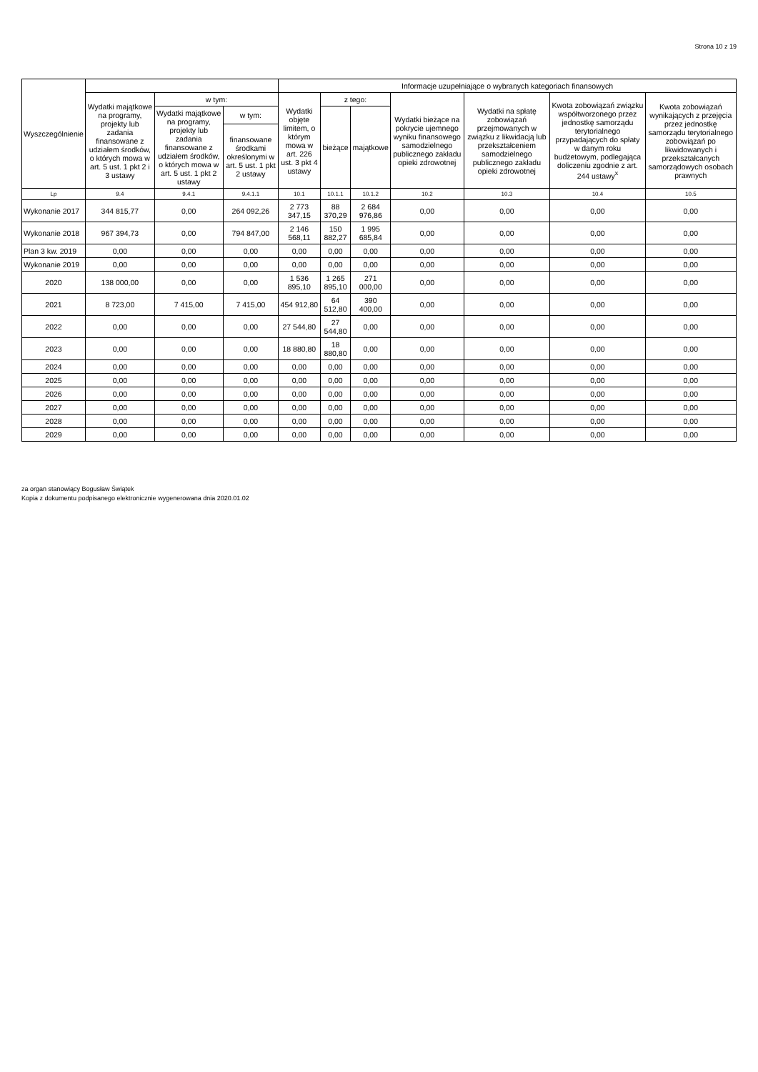Strona 10 z 19
| Wyszczególnienie | | | | Informacje uzupełniające o wybranych kategoriach finansowych | | | | | | |
| --- | --- | --- | --- | --- | --- | --- | --- | --- | --- | --- |
| | Wydatki majątkowe na programy, projekty lub zadania finansowane z udziałem środków, o których mowa w art. 5 ust. 1 pkt 2 i 3 ustawy | w tym: | | Wydatki objęte limitem, o którym mowa w art. 226 ust. 3 pkt 4 ustawy | z tego: | | Wydatki bieżące na pokrycie ujemnego wyniku finansowego samodzielnego publicznego zakładu opieki zdrowotnej | Wydatki na spłatę zobowiązań przejmowanych w związku z likwidacją lub przekształceniem samodzielnego publicznego zakładu opieki zdrowotnej | Kwota zobowiązań związku współtworzonego przez jednostkę samorządu terytorialnego przypadających do spłaty w danym roku budżetowym, podlegająca doliczeniu zgodnie z art. 244 ustawy<sup>x</sup> | Kwota zobowiązań wynikających z przejęcia przez jednostkę samorządu terytorialnego zobowiązań po likwidowanych i przekształcanych samorządowych osobach prawnych |
| | | Wydatki majątkowe na programy, projekty lub zadania finansowane z udziałem środków, o których mowa w art. 5 ust. 1 pkt 2 ustawy | w tym: | | bieżące | majątkowe | | | | |
| | | | finansowane środkami określonymi w art. 5 ust. 1 pkt 2 ustawy | | | | | | | |
| Lp | 9.4 | 9.4.1 | 9.4.1.1 | 10.1 | 10.1.1 | 10.1.2 | 10.2 | 10.3 | 10.4 | 10.5 |
| Wykonanie 2017 | 344 815,77 | 0,00 | 264 092,26 | 2 773 347,15 | 88 370,29 | 2 684 976,86 | 0,00 | 0,00 | 0,00 | 0,00 |
| Wykonanie 2018 | 967 394,73 | 0,00 | 794 847,00 | 2 146 568,11 | 150 882,27 | 1 995 685,84 | 0,00 | 0,00 | 0,00 | 0,00 |
| Plan 3 kw. 2019 | 0,00 | 0,00 | 0,00 | 0,00 | 0,00 | 0,00 | 0,00 | 0,00 | 0,00 | 0,00 |
| Wykonanie 2019 | 0,00 | 0,00 | 0,00 | 0,00 | 0,00 | 0,00 | 0,00 | 0,00 | 0,00 | 0,00 |
| 2020 | 138 000,00 | 0,00 | 0,00 | 1 536 895,10 | 1 265 895,10 | 271 000,00 | 0,00 | 0,00 | 0,00 | 0,00 |
| 2021 | 8 723,00 | 7 415,00 | 7 415,00 | 454 912,80 | 64 512,80 | 390 400,00 | 0,00 | 0,00 | 0,00 | 0,00 |
| 2022 | 0,00 | 0,00 | 0,00 | 27 544,80 | 27 544,80 | 0,00 | 0,00 | 0,00 | 0,00 | 0,00 |
| 2023 | 0,00 | 0,00 | 0,00 | 18 880,80 | 18 880,80 | 0,00 | 0,00 | 0,00 | 0,00 | 0,00 |
| 2024 | 0,00 | 0,00 | 0,00 | 0,00 | 0,00 | 0,00 | 0,00 | 0,00 | 0,00 | 0,00 |
| 2025 | 0,00 | 0,00 | 0,00 | 0,00 | 0,00 | 0,00 | 0,00 | 0,00 | 0,00 | 0,00 |
| 2026 | 0,00 | 0,00 | 0,00 | 0,00 | 0,00 | 0,00 | 0,00 | 0,00 | 0,00 | 0,00 |
| 2027 | 0,00 | 0,00 | 0,00 | 0,00 | 0,00 | 0,00 | 0,00 | 0,00 | 0,00 | 0,00 |
| 2028 | 0,00 | 0,00 | 0,00 | 0,00 | 0,00 | 0,00 | 0,00 | 0,00 | 0,00 | 0,00 |
| 2029 | 0,00 | 0,00 | 0,00 | 0,00 | 0,00 | 0,00 | 0,00 | 0,00 | 0,00 | 0,00 |
za organ stanowiący Bogusław Świątek
Kopia z dokumentu podpisanego elektronicznie wygenerowana dnia 2020.01.02